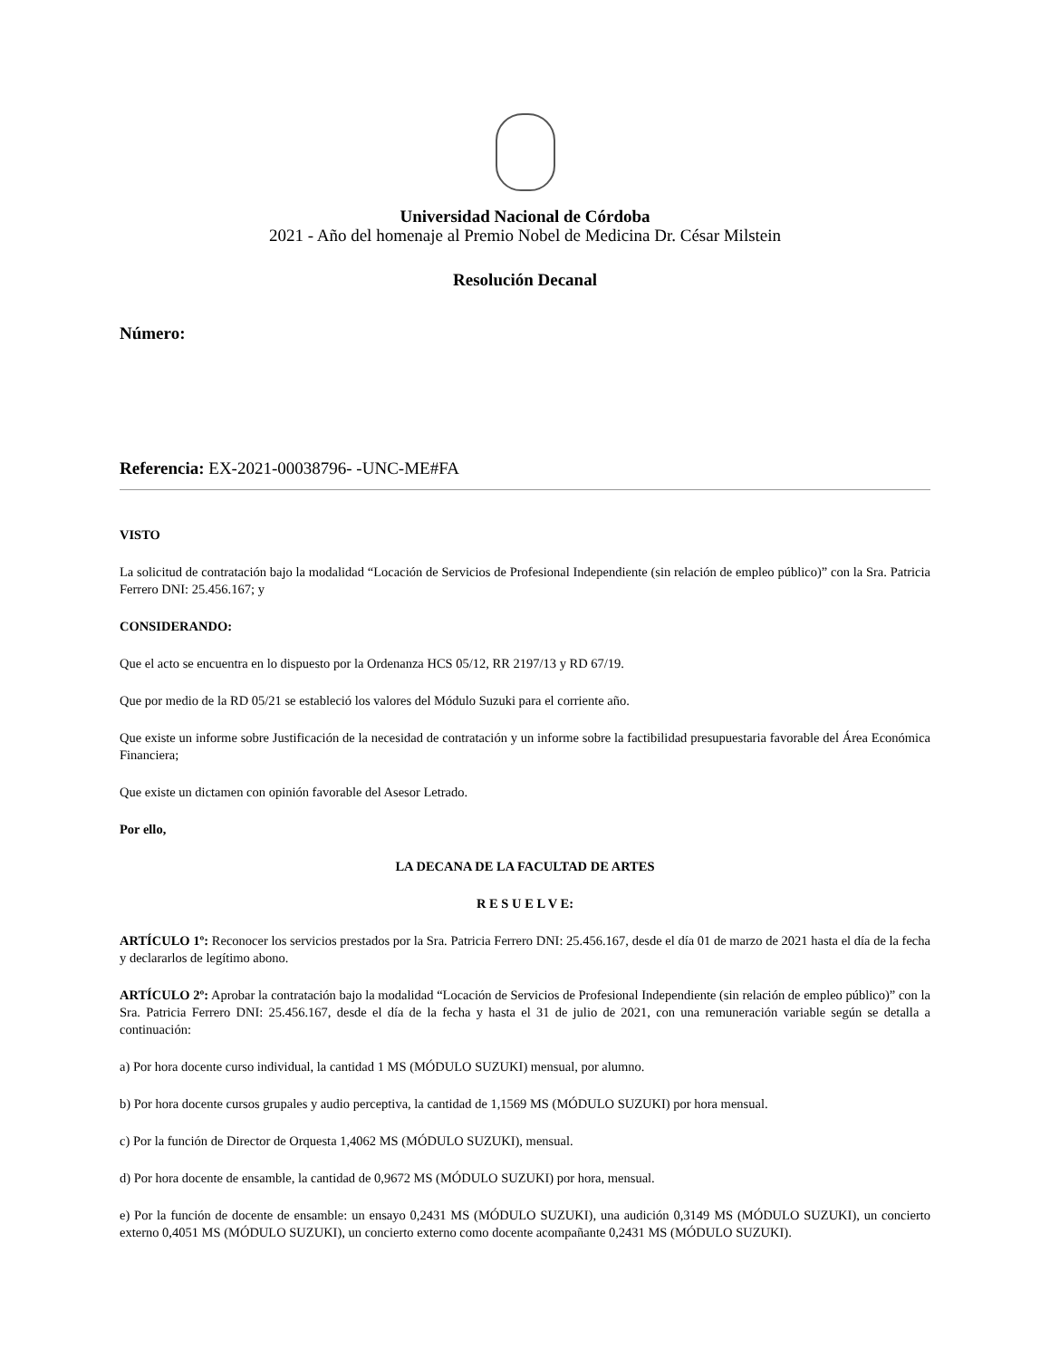Universidad Nacional de Córdoba
2021 - Año del homenaje al Premio Nobel de Medicina Dr. César Milstein
Resolución Decanal
Número:
Referencia: EX-2021-00038796- -UNC-ME#FA
VISTO
La solicitud de contratación bajo la modalidad “Locación de Servicios de Profesional Independiente (sin relación de empleo público)” con la Sra. Patricia Ferrero DNI: 25.456.167; y
CONSIDERANDO:
Que el acto se encuentra en lo dispuesto por la Ordenanza HCS 05/12, RR 2197/13 y RD 67/19.
Que por medio de la RD 05/21 se estableció los valores del Módulo Suzuki para el corriente año.
Que existe un informe sobre Justificación de la necesidad de contratación y un informe sobre la factibilidad presupuestaria favorable del Área Económica Financiera;
Que existe un dictamen con opinión favorable del Asesor Letrado.
Por ello,
LA DECANA DE LA FACULTAD DE ARTES
R E S U E L V E:
ARTÍCULO 1º: Reconocer los servicios prestados por la Sra. Patricia Ferrero DNI: 25.456.167, desde el día 01 de marzo de 2021 hasta el día de la fecha y declararlos de legítimo abono.
ARTÍCULO 2º: Aprobar la contratación bajo la modalidad “Locación de Servicios de Profesional Independiente (sin relación de empleo público)” con la Sra. Patricia Ferrero DNI: 25.456.167, desde el día de la fecha y hasta el 31 de julio de 2021, con una remuneración variable según se detalla a continuación:
a) Por hora docente curso individual, la cantidad 1 MS (MÓDULO SUZUKI) mensual, por alumno.
b) Por hora docente cursos grupales y audio perceptiva, la cantidad de 1,1569 MS (MÓDULO SUZUKI) por hora mensual.
c) Por la función de Director de Orquesta 1,4062 MS (MÓDULO SUZUKI), mensual.
d) Por hora docente de ensamble, la cantidad de 0,9672 MS (MÓDULO SUZUKI) por hora, mensual.
e) Por la función de docente de ensamble: un ensayo 0,2431 MS (MÓDULO SUZUKI), una audición 0,3149 MS (MÓDULO SUZUKI), un concierto externo 0,4051 MS (MÓDULO SUZUKI), un concierto externo como docente acompañante 0,2431 MS (MÓDULO SUZUKI).